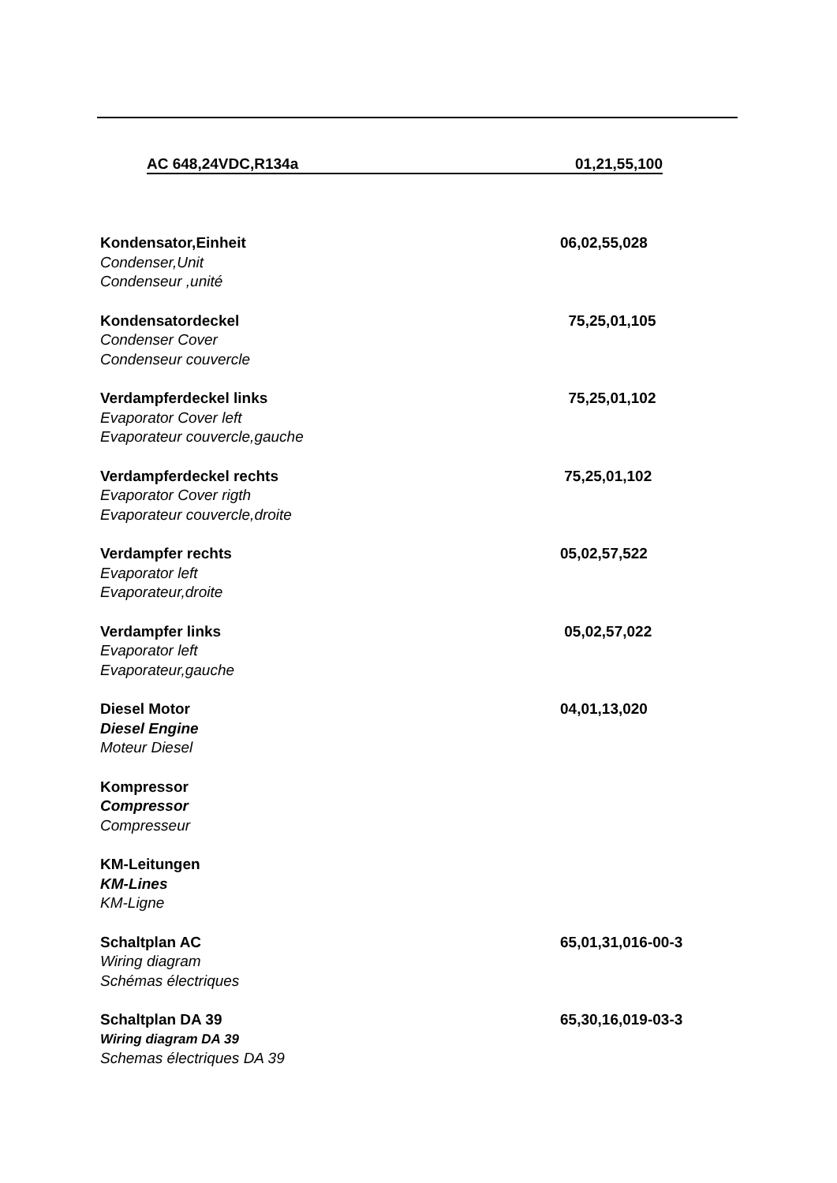AC 648,24VDC,R134a 01,21,55,100
Kondensator,Einheit
Condenser,Unit
Condenseur ,unité
06,02,55,028
Kondensatordeckel
Condenser Cover
Condenseur couvercle
75,25,01,105
Verdampferdeckel links
Evaporator Cover left
Evaporateur couvercle,gauche
75,25,01,102
Verdampferdeckel rechts
Evaporator Cover rigth
Evaporateur couvercle,droite
75,25,01,102
Verdampfer rechts
Evaporator left
Evaporateur,droite
05,02,57,522
Verdampfer links
Evaporator left
Evaporateur,gauche
05,02,57,022
Diesel Motor
Diesel Engine
Moteur Diesel
04,01,13,020
Kompressor
Compressor
Compresseur
KM-Leitungen
KM-Lines
KM-Ligne
Schaltplan AC
Wiring diagram
Schémas électriques
65,01,31,016-00-3
Schaltplan DA 39
Wiring diagram DA 39
Schemas électriques DA 39
65,30,16,019-03-3